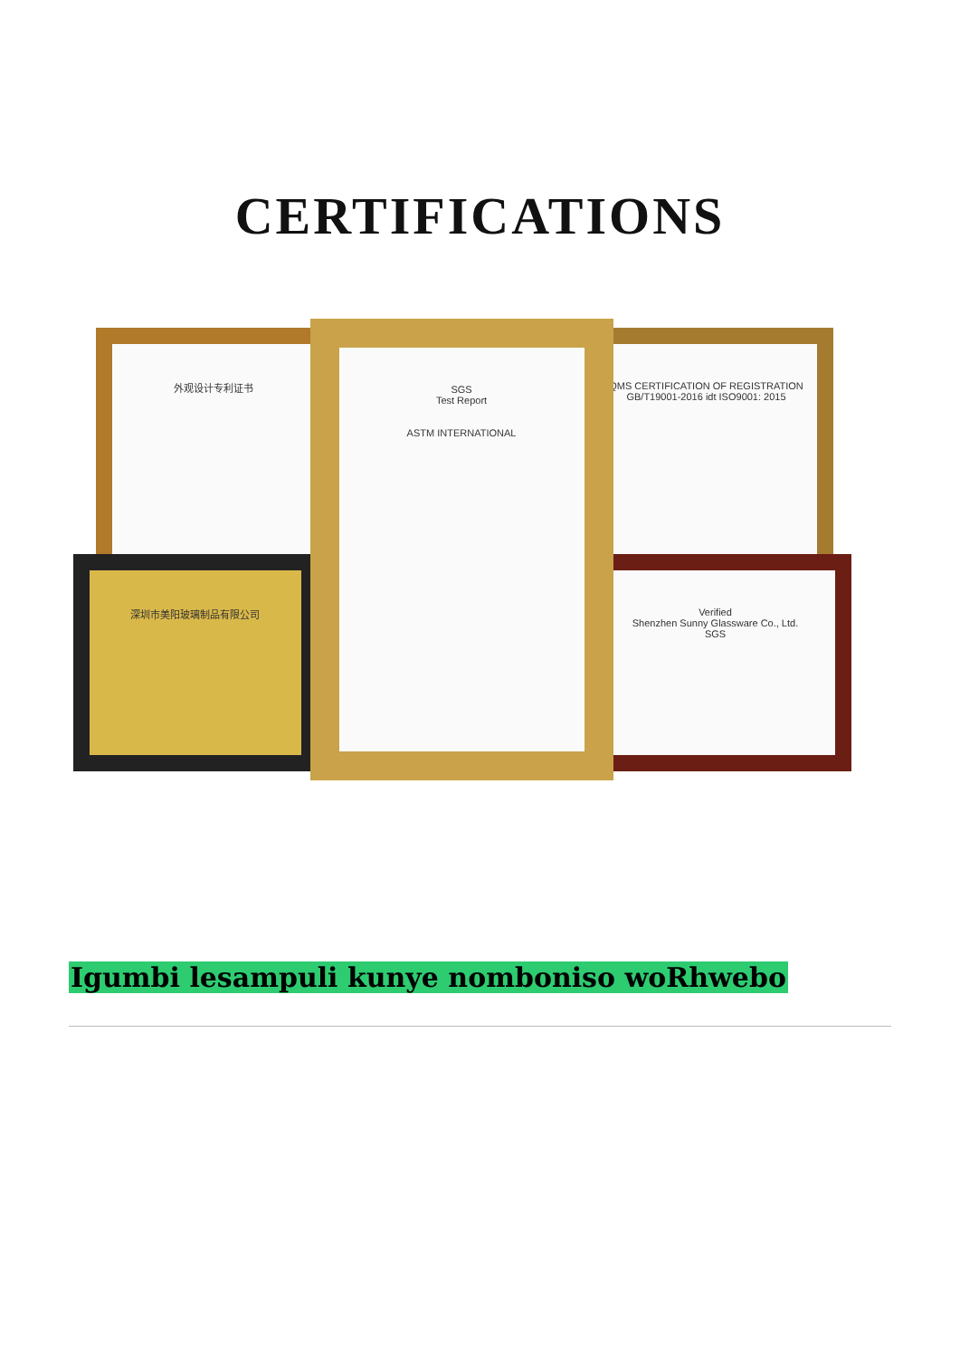CERTIFICATIONS
外观设计专利证书
深圳市美阳玻璃制品有限公司
QMS CERTIFICATION OF REGISTRATION
GB/T19001-2016 idt ISO9001: 2015
Verified
Shenzhen Sunny Glassware Co., Ltd.
SGS
SGS
Test Report
ASTM INTERNATIONAL
Igumbi lesampuli kunye nomboniso woRhwebo